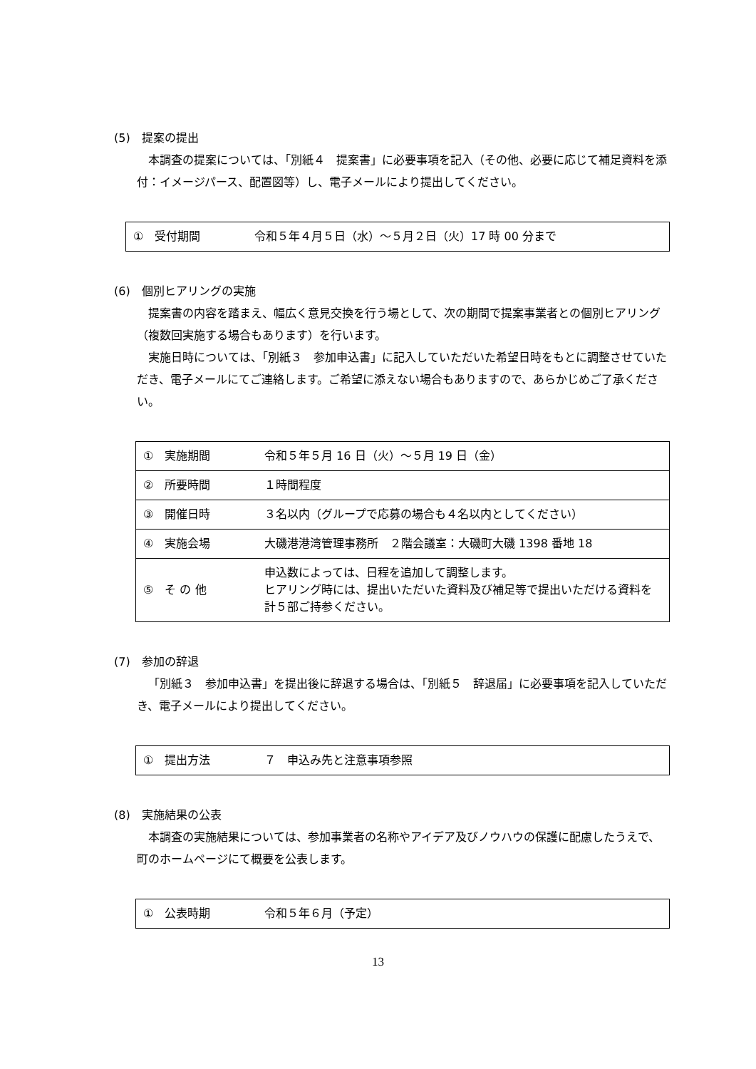(5)　提案の提出
本調査の提案については、「別紙４　提案書」に必要事項を記入（その他、必要に応じて補足資料を添付：イメージパース、配置図等）し、電子メールにより提出してください。
| ① 受付期間 | 令和５年４月５日（水）～５月２日（火）17 時 00 分まで |
(6)　個別ヒアリングの実施
提案書の内容を踏まえ、幅広く意見交換を行う場として、次の期間で提案事業者との個別ヒアリング（複数回実施する場合もあります）を行います。
実施日時については、「別紙３　参加申込書」に記入していただいた希望日時をもとに調整させていただき、電子メールにてご連絡します。ご希望に添えない場合もありますので、あらかじめご了承ください。
| ① 実施期間 | 令和５年５月 16 日（火）～５月 19 日（金） |
| ② 所要時間 | １時間程度 |
| ③ 開催日時 | ３名以内（グループで応募の場合も４名以内としてください） |
| ④ 実施会場 | 大磯港港湾管理事務所 ２階会議室：大磯町大磯 1398 番地 18 |
| ⑤ そ の 他 | 申込数によっては、日程を追加して調整します。 ヒアリング時には、提出いただいた資料及び補足等で提出いただける資料を計５部ご持参ください。 |
(7)　参加の辞退
「別紙３　参加申込書」を提出後に辞退する場合は、「別紙５　辞退届」に必要事項を記入していただき、電子メールにより提出してください。
| ① 提出方法 | ７ 申込み先と注意事項参照 |
(8)　実施結果の公表
本調査の実施結果については、参加事業者の名称やアイデア及びノウハウの保護に配慮したうえで、町のホームページにて概要を公表します。
| ① 公表時期 | 令和５年６月（予定） |
13